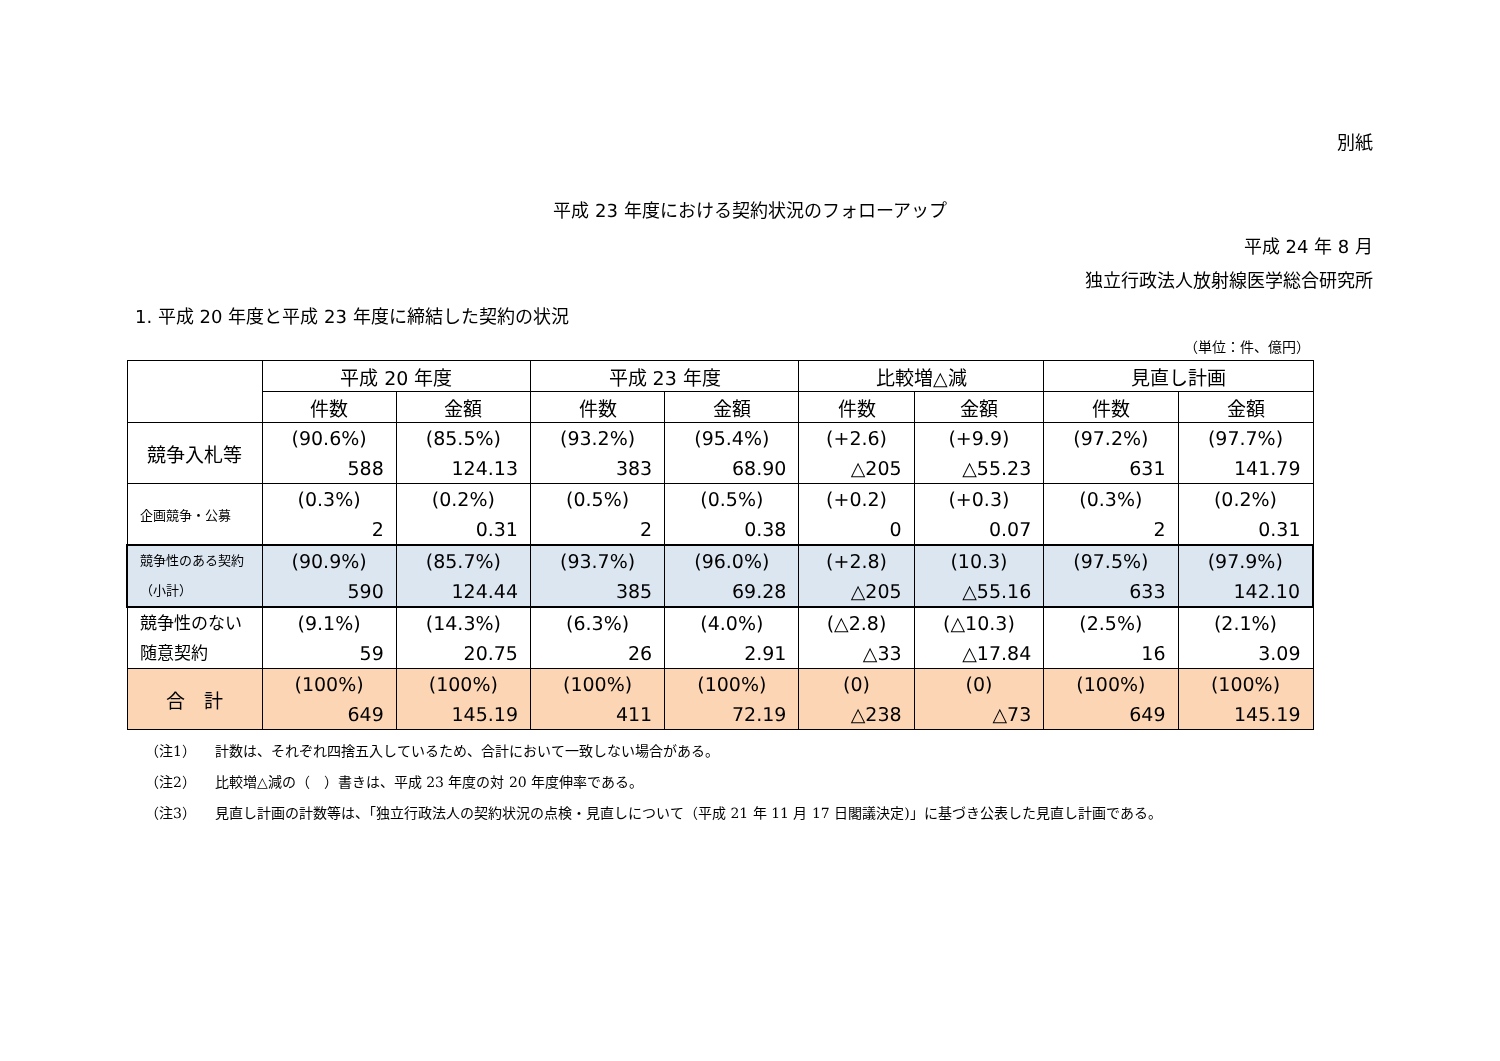別紙
平成 23 年度における契約状況のフォローアップ
平成 24 年 8 月
独立行政法人放射線医学総合研究所
1. 平成 20 年度と平成 23 年度に締結した契約の状況
（単位：件、億円）
| | 平成 20 年度 | | 平成 23 年度 | | 比較増△減 | | 見直し計画 | |
| --- | --- | --- | --- | --- | --- | --- | --- | --- |
| | 件数 | 金額 | 件数 | 金額 | 件数 | 金額 | 件数 | 金額 |
| 競争入札等 | (90.6%) 588 | (85.5%) 124.13 | (93.2%) 383 | (95.4%) 68.90 | (+2.6) △205 | (+9.9) △55.23 | (97.2%) 631 | (97.7%) 141.79 |
| 企画競争・公募 | (0.3%) 2 | (0.2%) 0.31 | (0.5%) 2 | (0.5%) 0.38 | (+0.2) 0 | (+0.3) 0.07 | (0.3%) 2 | (0.2%) 0.31 |
| 競争性のある契約（小計） | (90.9%) 590 | (85.7%) 124.44 | (93.7%) 385 | (96.0%) 69.28 | (+2.8) △205 | (10.3) △55.16 | (97.5%) 633 | (97.9%) 142.10 |
| 競争性のない随意契約 | (9.1%) 59 | (14.3%) 20.75 | (6.3%) 26 | (4.0%) 2.91 | (△2.8) △33 | (△10.3) △17.84 | (2.5%) 16 | (2.1%) 3.09 |
| 合 計 | (100%) 649 | (100%) 145.19 | (100%) 411 | (100%) 72.19 | (0) △238 | (0) △73 | (100%) 649 | (100%) 145.19 |
（注1） 計数は、それぞれ四捨五入しているため、合計において一致しない場合がある。
（注2） 比較増△減の（　）書きは、平成 23 年度の対 20 年度伸率である。
（注3） 見直し計画の計数等は、「独立行政法人の契約状況の点検・見直しについて（平成 21 年 11 月 17 日閣議決定)」に基づき公表した見直し計画である。